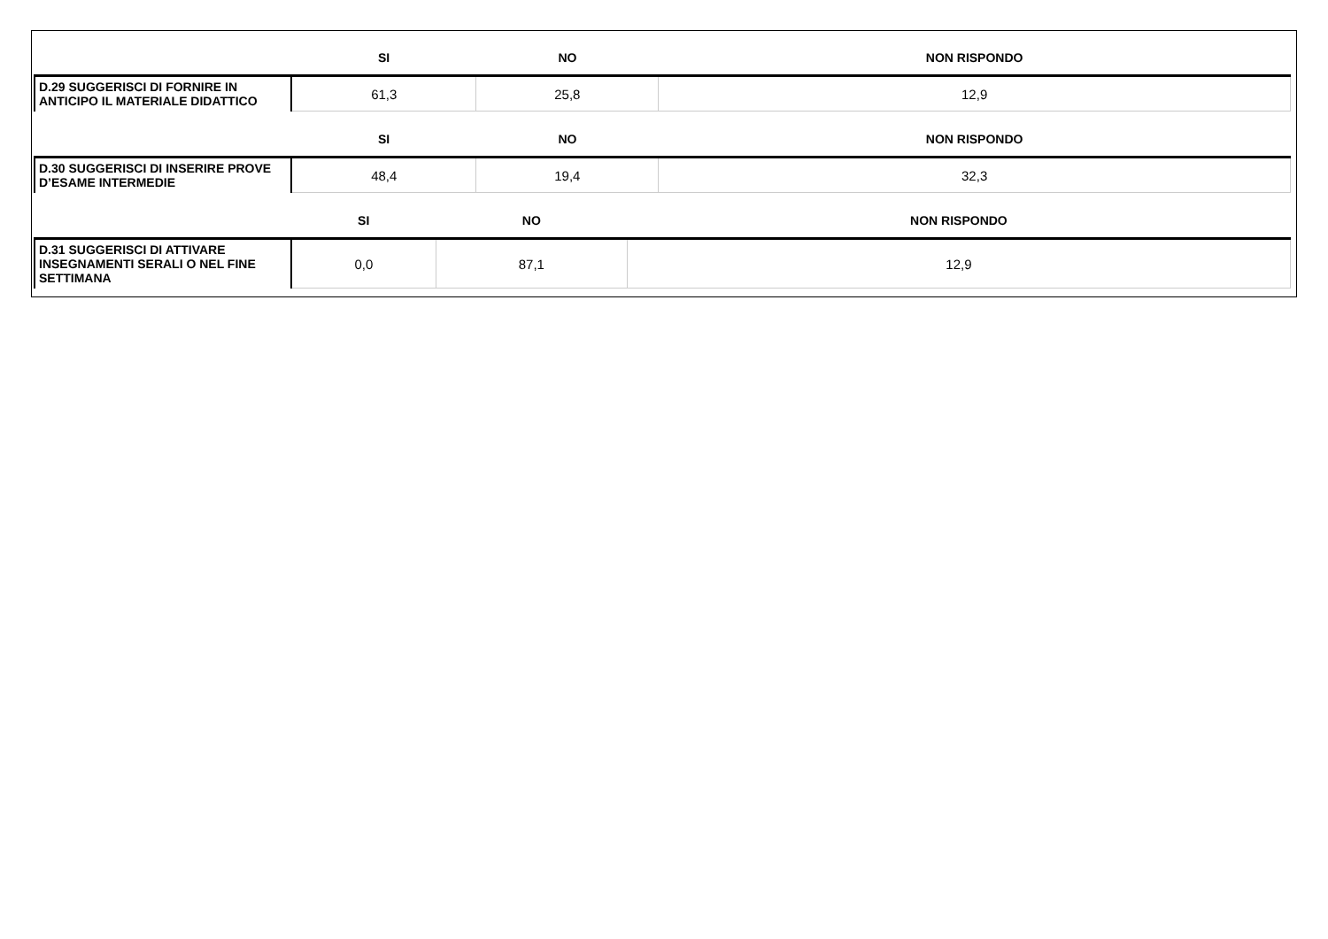| | SI | NO | NON RISPONDO |
| --- | --- | --- | --- |
| D.29 SUGGERISCI DI FORNIRE IN ANTICIPO IL MATERIALE DIDATTICO | 61,3 | 25,8 | 12,9 |
| | SI | NO | NON RISPONDO |
| --- | --- | --- | --- |
| D.30 SUGGERISCI DI INSERIRE PROVE D’ESAME INTERMEDIE | 48,4 | 19,4 | 32,3 |
| | SI | NO | NON RISPONDO |
| --- | --- | --- | --- |
| D.31 SUGGERISCI DI ATTIVARE INSEGNAMENTI SERALI O NEL FINE SETTIMANA | 0,0 | 87,1 | 12,9 |